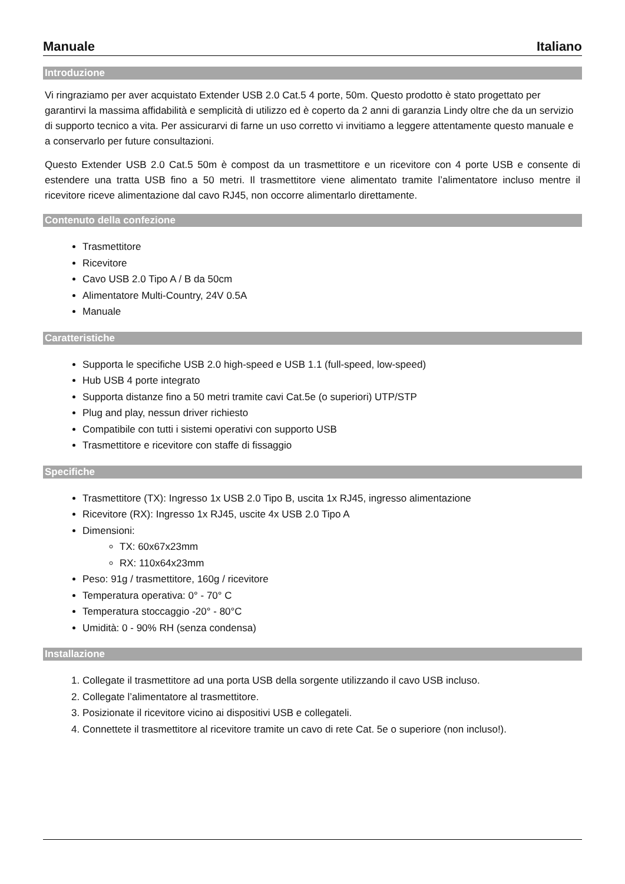Manuale Italiano
Introduzione
Vi ringraziamo per aver acquistato Extender USB 2.0 Cat.5 4 porte, 50m. Questo prodotto è stato progettato per garantirvi la massima affidabilità e semplicità di utilizzo ed è coperto da 2 anni di garanzia Lindy oltre che da un servizio di supporto tecnico a vita. Per assicurarvi di farne un uso corretto vi invitiamo a leggere attentamente questo manuale e a conservarlo per future consultazioni.
Questo Extender USB 2.0 Cat.5 50m è compost da un trasmettitore e un ricevitore con 4 porte USB e consente di estendere una tratta USB fino a 50 metri. Il trasmettitore viene alimentato tramite l’alimentatore incluso mentre il ricevitore riceve alimentazione dal cavo RJ45, non occorre alimentarlo direttamente.
Contenuto della confezione
Trasmettitore
Ricevitore
Cavo USB 2.0 Tipo A / B da 50cm
Alimentatore Multi-Country, 24V 0.5A
Manuale
Caratteristiche
Supporta le specifiche USB 2.0 high-speed e USB 1.1 (full-speed, low-speed)
Hub USB 4 porte integrato
Supporta distanze fino a 50 metri tramite cavi Cat.5e (o superiori) UTP/STP
Plug and play, nessun driver richiesto
Compatibile con tutti i sistemi operativi con supporto USB
Trasmettitore e ricevitore con staffe di fissaggio
Specifiche
Trasmettitore (TX): Ingresso 1x USB 2.0 Tipo B, uscita 1x RJ45, ingresso alimentazione
Ricevitore (RX): Ingresso 1x RJ45, uscite 4x USB 2.0 Tipo A
Dimensioni:
TX: 60x67x23mm
RX: 110x64x23mm
Peso: 91g / trasmettitore, 160g / ricevitore
Temperatura operativa: 0° - 70° C
Temperatura stoccaggio -20° - 80°C
Umidità: 0 - 90% RH (senza condensa)
Installazione
1. Collegate il trasmettitore ad una porta USB della sorgente utilizzando il cavo USB incluso.
2. Collegate l’alimentatore al trasmettitore.
3. Posizionate il ricevitore vicino ai dispositivi USB e collegateli.
4. Connettete il trasmettitore al ricevitore tramite un cavo di rete Cat. 5e o superiore (non incluso!).